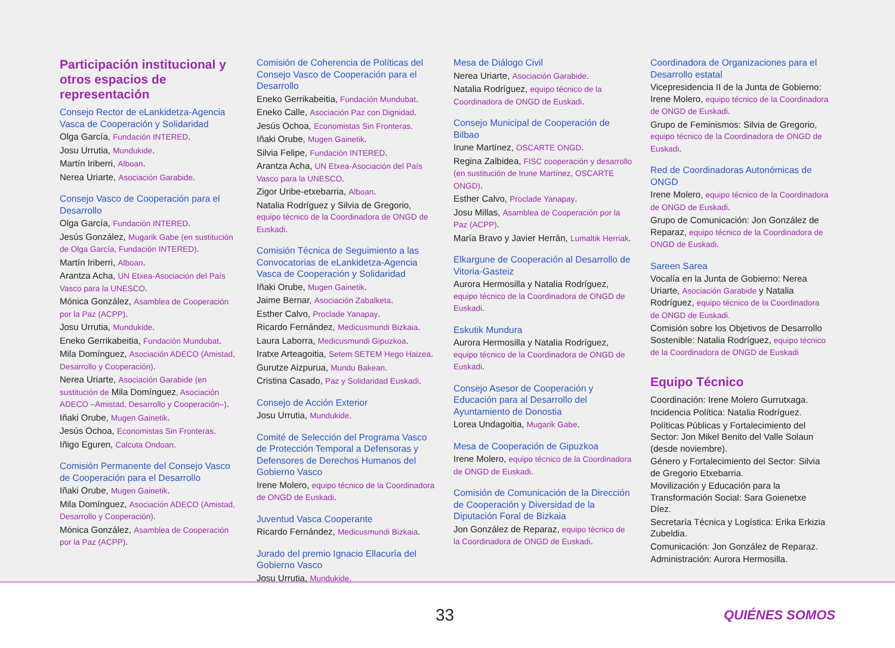Participación institucional y otros espacios de representación
Consejo Rector de eLankidetza-Agencia Vasca de Cooperación y Solidaridad
Olga García, Fundación INTERED.
Josu Urrutia, Mundukide.
Martín Iriberri, Alboan.
Nerea Uriarte, Asociación Garabide.
Consejo Vasco de Cooperación para el Desarrollo
Olga García, Fundación INTERED.
Jesús González, Mugarik Gabe (en sustitución de Olga García, Fundación INTERED).
Martín Iriberri, Alboan.
Arantza Acha, UN Etxea-Asociación del País Vasco para la UNESCO.
Mónica González, Asamblea de Cooperación por la Paz (ACPP).
Josu Urrutia, Mundukide.
Eneko Gerrikabeitia, Fundación Mundubat.
Mila Domínguez, Asociación ADECO (Amistad, Desarrollo y Cooperación).
Nerea Uriarte, Asociación Garabide (en sustitución de Mila Domínguez, Asociación ADECO –Amistad, Desarrollo y Cooperación–).
Iñaki Orube, Mugen Gainetik.
Jesús Ochoa, Economistas Sin Fronteras.
Iñigo Eguren, Calcuta Ondoan.
Comisión Permanente del Consejo Vasco de Cooperación para el Desarrollo
Iñaki Orube, Mugen Gainetik.
Mila Domínguez, Asociación ADECO (Amistad, Desarrollo y Cooperación).
Mónica González, Asamblea de Cooperación por la Paz (ACPP).
Comisión de Coherencia de Políticas del Consejo Vasco de Cooperación para el Desarrollo
Eneko Gerrikabeitia, Fundación Mundubat.
Eneko Calle, Asociación Paz con Dignidad.
Jesús Ochoa, Economistas Sin Fronteras.
Iñaki Orube, Mugen Gainetik.
Silvia Felipe, Fundación INTERED.
Arantza Acha, UN Etxea-Asociación del País Vasco para la UNESCO.
Zigor Uribe-etxebarria, Alboan.
Natalia Rodríguez y Silvia de Gregorio, equipo técnico de la Coordinadora de ONGD de Euskadi.
Comisión Técnica de Seguimiento a las Convocatorias de eLankidetza-Agencia Vasca de Cooperación y Solidaridad
Iñaki Orube, Mugen Gainetik.
Jaime Bernar, Asociación Zabalketa.
Esther Calvo, Proclade Yanapay.
Ricardo Fernández, Medicusmundi Bizkaia.
Laura Laborra, Medicusmundi Gipuzkoa.
Iratxe Arteagoitia, Setem SETEM Hego Haizea.
Gurutze Aizpurua, Mundu Bakean.
Cristina Casado, Paz y Solidaridad Euskadi.
Consejo de Acción Exterior
Josu Urrutia, Mundukide.
Comité de Selección del Programa Vasco de Protección Temporal a Defensoras y Defensores de Derechos Humanos del Gobierno Vasco
Irene Molero, equipo técnico de la Coordinadora de ONGD de Euskadi.
Juventud Vasca Cooperante
Ricardo Fernández, Medicusmundi Bizkaia.
Jurado del premio Ignacio Ellacuría del Gobierno Vasco
Josu Urrutia, Mundukide.
Mesa de Diálogo Civil
Nerea Uriarte, Asociación Garabide.
Natalia Rodríguez, equipo técnico de la Coordinadora de ONGD de Euskadi.
Consejo Municipal de Cooperación de Bilbao
Irune Martínez, OSCARTE ONGD.
Regina Zalbidea, FISC cooperación y desarrollo (en sustitución de Irune Martínez, OSCARTE ONGD).
Esther Calvo, Proclade Yanapay.
Josu Millas, Asamblea de Cooperación por la Paz (ACPP).
María Bravo y Javier Herrán, Lumaltik Herriak.
Elkargune de Cooperación al Desarrollo de Vitoria-Gasteiz
Aurora Hermosilla y Natalia Rodríguez, equipo técnico de la Coordinadora de ONGD de Euskadi.
Eskutik Mundura
Aurora Hermosilla y Natalia Rodríguez, equipo técnico de la Coordinadora de ONGD de Euskadi.
Consejo Asesor de Cooperación y Educación para al Desarrollo del Ayuntamiento de Donostia
Lorea Undagoitia, Mugarik Gabe.
Mesa de Cooperación de Gipuzkoa
Irene Molero, equipo técnico de la Coordinadora de ONGD de Euskadi.
Comisión de Comunicación de la Dirección de Cooperación y Diversidad de la Diputación Foral de Bizkaia
Jon González de Reparaz, equipo técnico de la Coordinadora de ONGD de Euskadi.
Coordinadora de Organizaciones para el Desarrollo estatal
Vicepresidencia II de la Junta de Gobierno: Irene Molero, equipo técnico de la Coordinadora de ONGD de Euskadi.
Grupo de Feminismos: Silvia de Gregorio, equipo técnico de la Coordinadora de ONGD de Euskadi.
Red de Coordinadoras Autonómicas de ONGD
Irene Molero, equipo técnico de la Coordinadora de ONGD de Euskadi.
Grupo de Comunicación: Jon González de Reparaz, equipo técnico de la Coordinadora de ONGD de Euskadi.
Sareen Sarea
Vocalía en la Junta de Gobierno: Nerea Uriarte, Asociación Garabide y Natalia Rodríguez, equipo técnico de la Coordinadora de ONGD de Euskadi.
Comisión sobre los Objetivos de Desarrollo Sostenible: Natalia Rodríguez, equipo técnico de la Coordinadora de ONGD de Euskadi
Equipo Técnico
Coordinación: Irene Molero Gurrutxaga.
Incidencia Política: Natalia Rodríguez.
Políticas Públicas y Fortalecimiento del Sector: Jon Mikel Benito del Valle Solaun (desde noviembre).
Género y Fortalecimiento del Sector: Silvia de Gregorio Etxebarria.
Movilización y Educación para la Transformación Social: Sara Goienetxe Díez.
Secretaría Técnica y Logística: Erika Erkizia Zubeldia.
Comunicación: Jon González de Reparaz.
Administración: Aurora Hermosilla.
33 QUIÉNES SOMOS